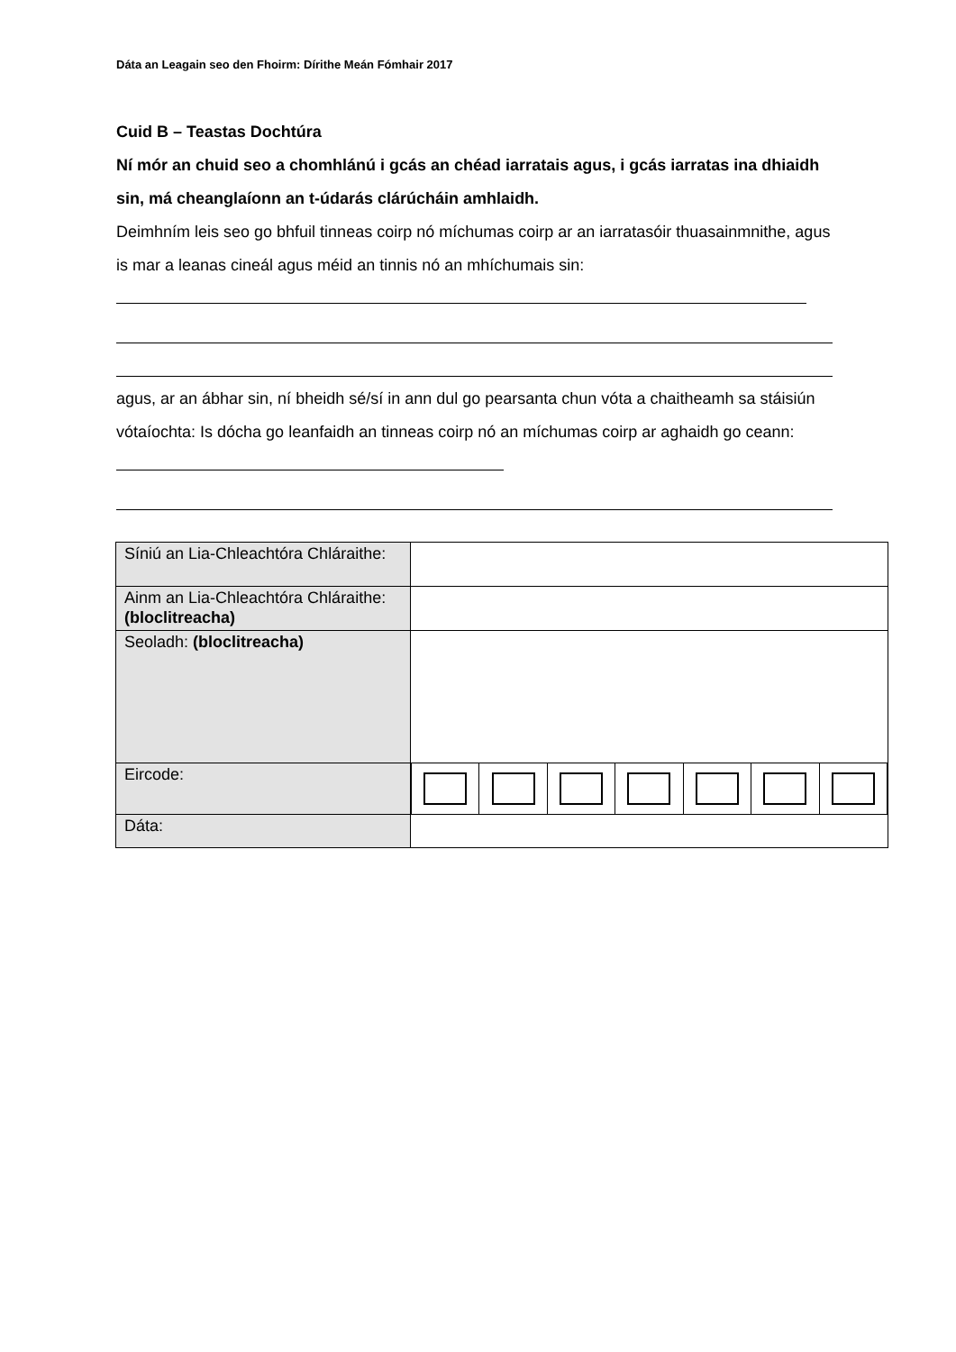Dáta an Leagain seo den Fhoirm: Dírithe Meán Fómhair 2017
Cuid B – Teastas Dochtúra
Ní mór an chuid seo a chomhlánú i gcás an chéad iarratais agus, i gcás iarratas ina dhiaidh sin, má cheanglaíonn an t-údarás clárúcháin amhlaidh.
Deimhním leis seo go bhfuil tinneas coirp nó míchumas coirp ar an iarratasóir thuasainmnithe, agus is mar a leanas cineál agus méid an tinnis nó an mhíchumais sin: agus, ar an ábhar sin, ní bheidh sé/sí in ann dul go pearsanta chun vóta a chaitheamh sa stáisiún vótaíochta: Is dócha go leanfaidh an tinneas coirp nó an míchumas coirp ar aghaidh go ceann:
| Síniú an Lia-Chleachtóra Chláraithe: | |
| Ainm an Lia-Chleachtóra Chláraithe: (bloclitreacha) | |
| Seoladh: (bloclitreacha) | |
| Eircode: | |
| Dáta: | |